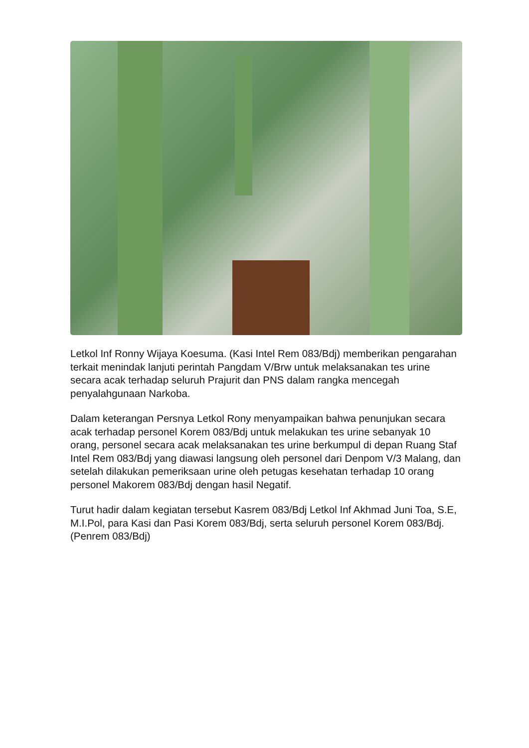Letkol Inf Ronny Wijaya Koesuma. (Kasi Intel Rem 083/Bdj) memberikan pengarahan terkait menindak lanjuti perintah Pangdam V/Brw untuk melaksanakan tes urine secara acak terhadap seluruh Prajurit dan PNS dalam rangka mencegah penyalahgunaan Narkoba.
Dalam keterangan Persnya Letkol Rony menyampaikan bahwa penunjukan secara acak terhadap personel Korem 083/Bdj untuk melakukan tes urine sebanyak 10 orang, personel secara acak melaksanakan tes urine berkumpul di depan Ruang Staf Intel Rem 083/Bdj yang diawasi langsung oleh personel dari Denpom V/3 Malang, dan setelah dilakukan pemeriksaan urine oleh petugas kesehatan terhadap 10 orang personel Makorem 083/Bdj dengan hasil Negatif.
Turut hadir dalam kegiatan tersebut Kasrem 083/Bdj Letkol Inf Akhmad Juni Toa, S.E, M.I.Pol, para Kasi dan Pasi Korem 083/Bdj, serta seluruh personel Korem 083/Bdj. (Penrem 083/Bdj)